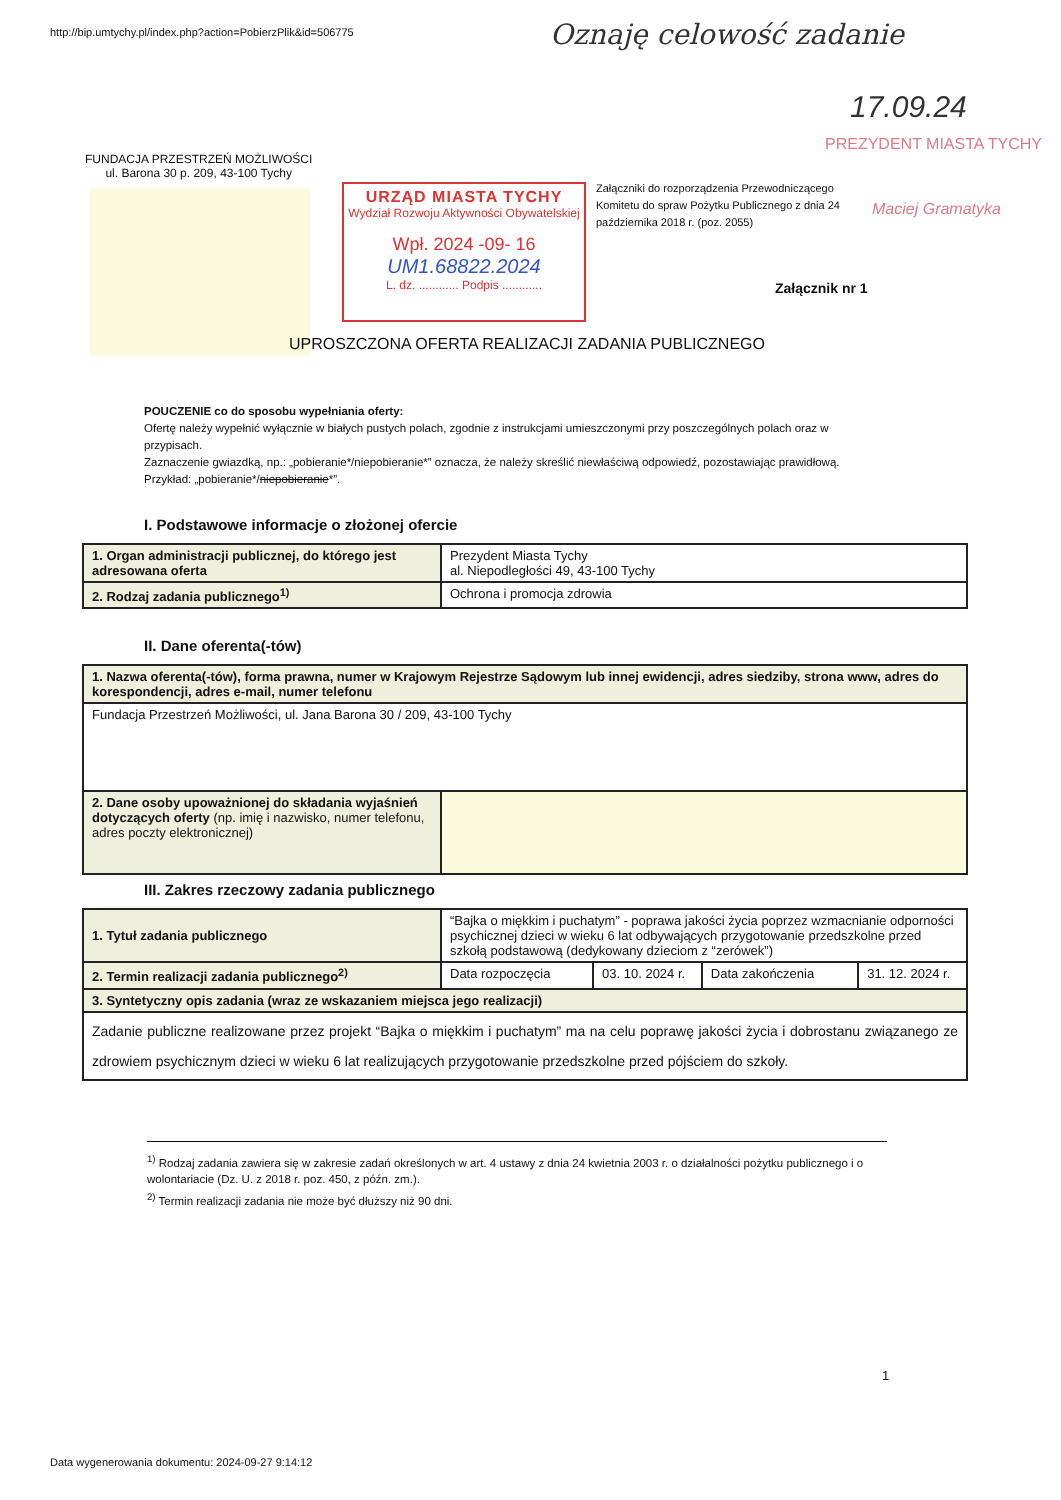http://bip.umtychy.pl/index.php?action=PobierzPlik&id=506775
Oznaję celowość zadanie
17.09.24
PREZYDENT MIASTA TYCHY
Maciej Gramatyka
FUNDACJA PRZESTRZEŃ MOŻLIWOŚCI
ul. Barona 30 p. 209, 43-100 Tychy
URZĄD MIASTA TYCHY
Wydział Rozwoju Aktywności Obywatelskiej
Wpł. 2024 -09- 16
UM1.68822.2024
L. dz. ............ Podpis ............
Załączniki do rozporządzenia Przewodniczącego Komitetu do spraw Pożytku Publicznego z dnia 24 października 2018 r. (poz. 2055)
Załącznik nr 1
UPROSZCZONA OFERTA REALIZACJI ZADANIA PUBLICZNEGO
POUCZENIE co do sposobu wypełniania oferty:
Ofertę należy wypełnić wyłącznie w białych pustych polach, zgodnie z instrukcjami umieszczonymi przy poszczególnych polach oraz w przypisach.
Zaznaczenie gwiazdką, np.: „pobieranie*/niepobieranie*” oznacza, że należy skreślić niewłaściwą odpowiedź, pozostawiając prawidłową. Przykład: „pobieranie*/niepobieranie*”.
I. Podstawowe informacje o złożonej ofercie
| 1. Organ administracji publicznej, do którego jest adresowana oferta | Prezydent Miasta Tychy al. Niepodległości 49, 43-100 Tychy |
| 2. Rodzaj zadania publicznego<sup>1)</sup> | Ochrona i promocja zdrowia |
II. Dane oferenta(-tów)
| 1. Nazwa oferenta(-tów), forma prawna, numer w Krajowym Rejestrze Sądowym lub innej ewidencji, adres siedziby, strona www, adres do korespondencji, adres e-mail, numer telefonu | |
| Fundacja Przestrzeń Możliwości, ul. Jana Barona 30 / 209, 43-100 Tychy | |
| 2. Dane osoby upoważnionej do składania wyjaśnień dotyczących oferty (np. imię i nazwisko, numer telefonu, adres poczty elektronicznej) | |
III. Zakres rzeczowy zadania publicznego
| 1. Tytuł zadania publicznego | “Bajka o miękkim i puchatym” - poprawa jakości życia poprzez wzmacnianie odporności psychicznej dzieci w wieku 6 lat odbywających przygotowanie przedszkolne przed szkołą podstawową (dedykowany dzieciom z “zerówek”) | | | |
| 2. Termin realizacji zadania publicznego<sup>2)</sup> | Data rozpoczęcia | 03. 10. 2024 r. | Data zakończenia | 31. 12. 2024 r. |
| 3. Syntetyczny opis zadania (wraz ze wskazaniem miejsca jego realizacji) | | | | |
| Zadanie publiczne realizowane przez projekt “Bajka o miękkim i puchatym” ma na celu poprawę jakości życia i dobrostanu związanego ze zdrowiem psychicznym dzieci w wieku 6 lat realizujących przygotowanie przedszkolne przed pójściem do szkoły. | | | | |
<sup>1)</sup> Rodzaj zadania zawiera się w zakresie zadań określonych w art. 4 ustawy z dnia 24 kwietnia 2003 r. o działalności pożytku publicznego i o wolontariacie (Dz. U. z 2018 r. poz. 450, z późn. zm.).
<sup>2)</sup> Termin realizacji zadania nie może być dłuższy niż 90 dni.
1
Data wygenerowania dokumentu: 2024-09-27 9:14:12